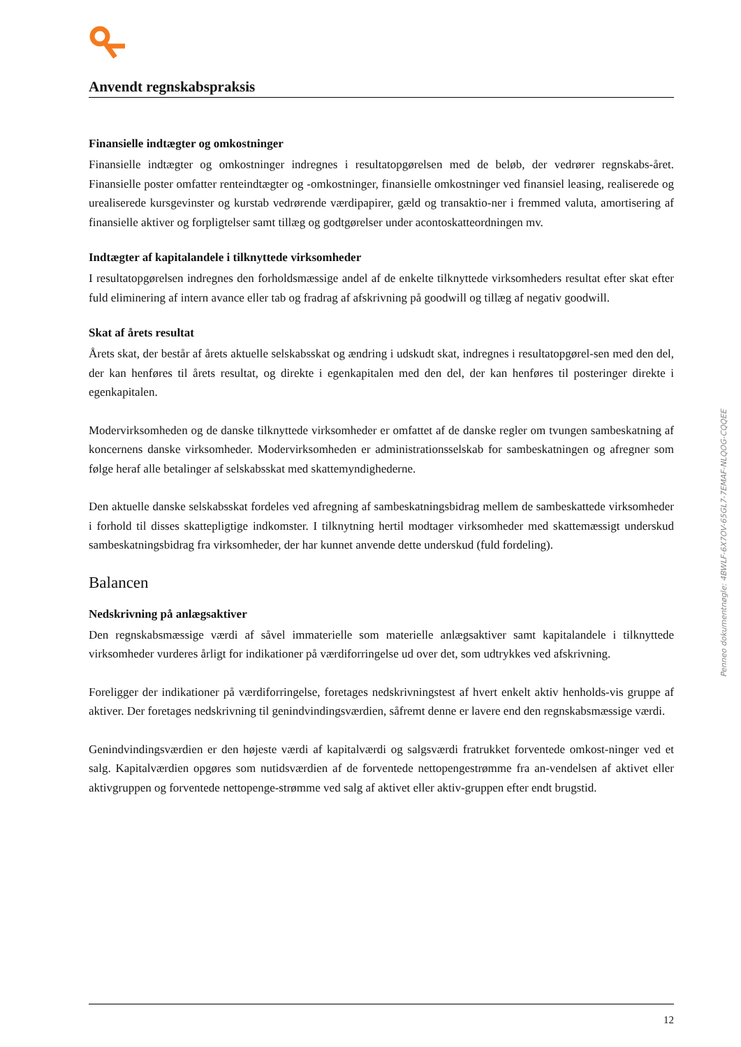Anvendt regnskabspraksis
Finansielle indtægter og omkostninger
Finansielle indtægter og omkostninger indregnes i resultatopgørelsen med de beløb, der vedrører regnskabs-året. Finansielle poster omfatter renteindtægter og -omkostninger, finansielle omkostninger ved finansiel leasing, realiserede og urealiserede kursgevinster og kurstab vedrørende værdipapirer, gæld og transaktio-ner i fremmed valuta, amortisering af finansielle aktiver og forpligtelser samt tillæg og godtgørelser under acontoskatteordningen mv.
Indtægter af kapitalandele i tilknyttede virksomheder
I resultatopgørelsen indregnes den forholdsmæssige andel af de enkelte tilknyttede virksomheders resultat efter skat efter fuld eliminering af intern avance eller tab og fradrag af afskrivning på goodwill og tillæg af negativ goodwill.
Skat af årets resultat
Årets skat, der består af årets aktuelle selskabsskat og ændring i udskudt skat, indregnes i resultatopgørel-sen med den del, der kan henføres til årets resultat, og direkte i egenkapitalen med den del, der kan henføres til posteringer direkte i egenkapitalen.
Modervirksomheden og de danske tilknyttede virksomheder er omfattet af de danske regler om tvungen sambeskatning af koncernens danske virksomheder. Modervirksomheden er administrationsselskab for sambeskatningen og afregner som følge heraf alle betalinger af selskabsskat med skattemyndighederne.
Den aktuelle danske selskabsskat fordeles ved afregning af sambeskatningsbidrag mellem de sambeskattede virksomheder i forhold til disses skattepligtige indkomster. I tilknytning hertil modtager virksomheder med skattemæssigt underskud sambeskatningsbidrag fra virksomheder, der har kunnet anvende dette underskud (fuld fordeling).
Balancen
Nedskrivning på anlægsaktiver
Den regnskabsmæssige værdi af såvel immaterielle som materielle anlægsaktiver samt kapitalandele i tilknyttede virksomheder vurderes årligt for indikationer på værdiforringelse ud over det, som udtrykkes ved afskrivning.
Foreligger der indikationer på værdiforringelse, foretages nedskrivningstest af hvert enkelt aktiv henholds-vis gruppe af aktiver. Der foretages nedskrivning til genindvindingsværdien, såfremt denne er lavere end den regnskabsmæssige værdi.
Genindvindingsværdien er den højeste værdi af kapitalværdi og salgsværdi fratrukket forventede omkost-ninger ved et salg. Kapitalværdien opgøres som nutidsværdien af de forventede nettopengestrømme fra an-vendelsen af aktivet eller aktivgruppen og forventede nettopenge-strømme ved salg af aktivet eller aktiv-gruppen efter endt brugstid.
Penneo dokumentnøgle: 4BWLF-6X7OV-65GL7-7EMAF-NLQOG-CQQEE
12